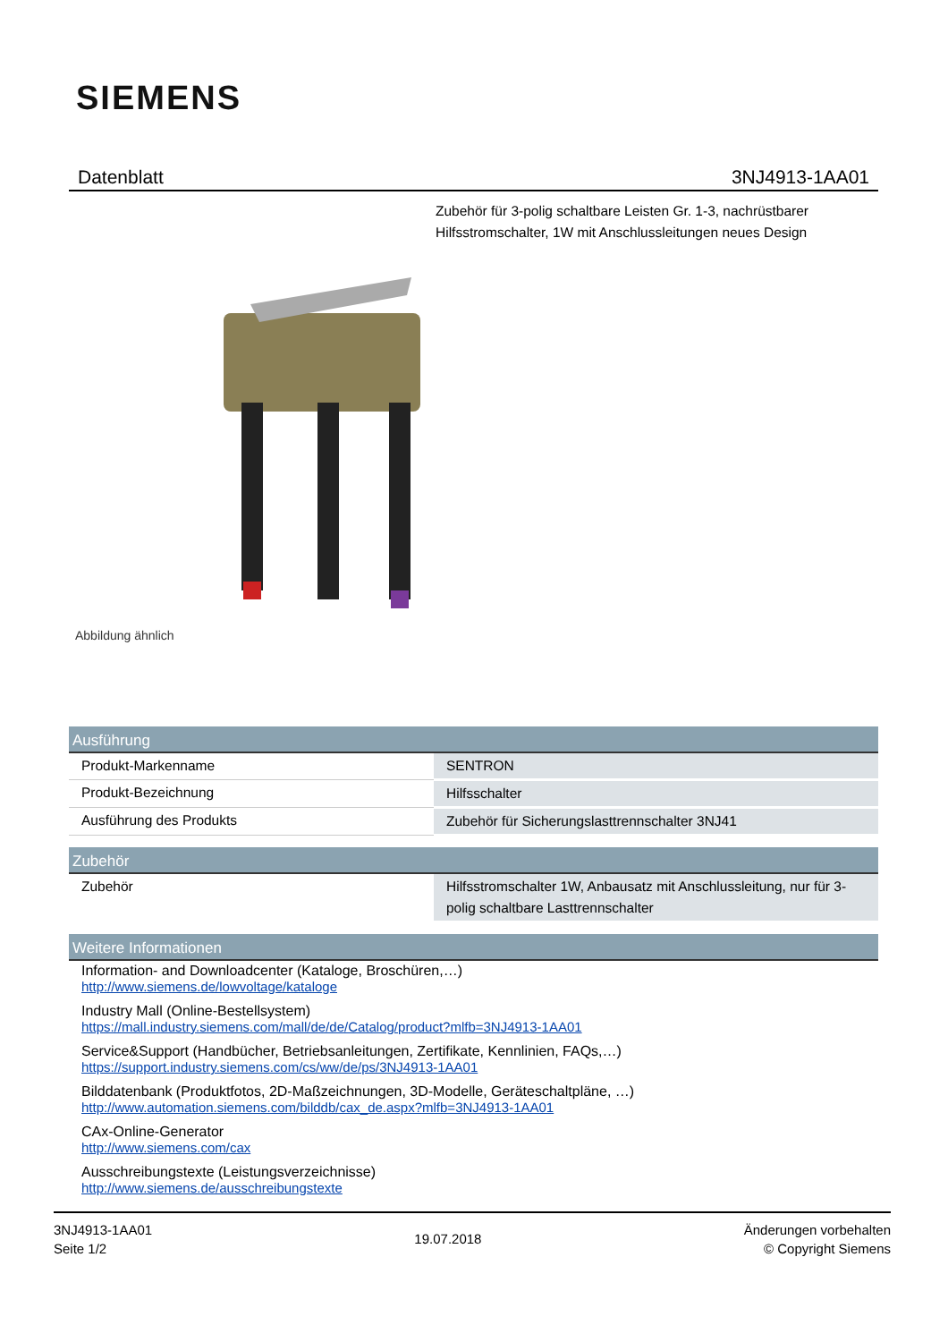SIEMENS
Datenblatt 3NJ4913-1AA01
Zubehör für 3-polig schaltbare Leisten Gr. 1-3, nachrüstbarer Hilfsstromschalter, 1W mit Anschlussleitungen neues Design
Abbildung ähnlich
| Ausführung | |
| --- | --- |
| Produkt-Markenname | SENTRON |
| Produkt-Bezeichnung | Hilfsschalter |
| Ausführung des Produkts | Zubehör für Sicherungslasttrennschalter 3NJ41 |
| Zubehör | |
| --- | --- |
| Zubehör | Hilfsstromschalter 1W, Anbausatz mit Anschlussleitung, nur für 3-polig schaltbare Lasttrennschalter |
| Weitere Informationen |
| --- |
Information- and Downloadcenter (Kataloge, Broschüren,…)
http://www.siemens.de/lowvoltage/kataloge
Industry Mall (Online-Bestellsystem)
https://mall.industry.siemens.com/mall/de/de/Catalog/product?mlfb=3NJ4913-1AA01
Service&Support (Handbücher, Betriebsanleitungen, Zertifikate, Kennlinien, FAQs,…)
https://support.industry.siemens.com/cs/ww/de/ps/3NJ4913-1AA01
Bilddatenbank (Produktfotos, 2D-Maßzeichnungen, 3D-Modelle, Geräteschaltpläne, …)
http://www.automation.siemens.com/bilddb/cax_de.aspx?mlfb=3NJ4913-1AA01
CAx-Online-Generator
http://www.siemens.com/cax
Ausschreibungstexte (Leistungsverzeichnisse)
http://www.siemens.de/ausschreibungstexte
3NJ4913-1AA01
Seite 1/2
19.07.2018
Änderungen vorbehalten
© Copyright Siemens